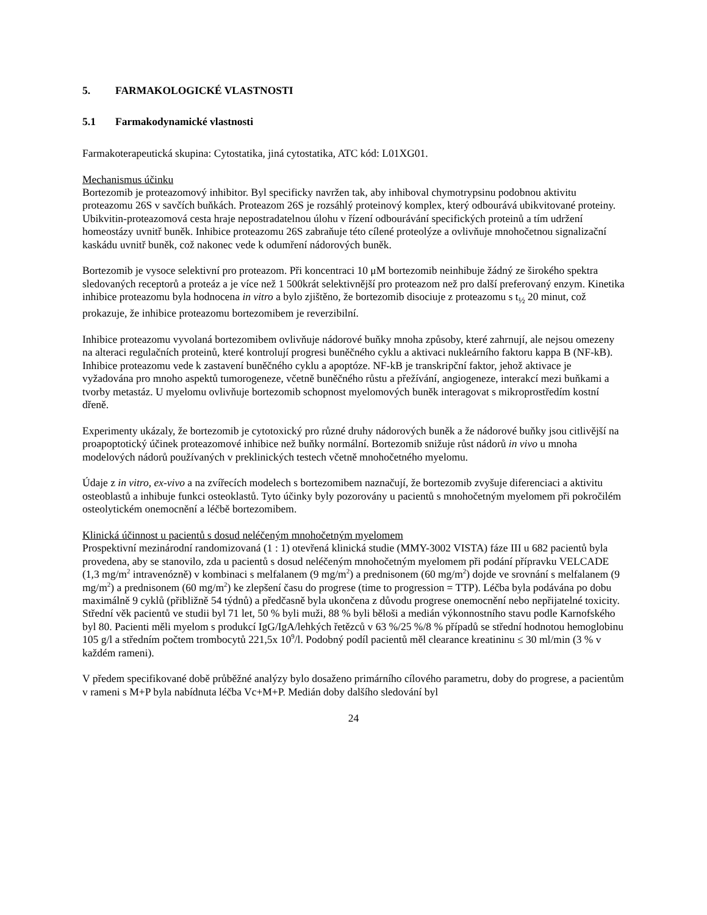5. FARMAKOLOGICKÉ VLASTNOSTI
5.1 Farmakodynamické vlastnosti
Farmakoterapeutická skupina: Cytostatika, jiná cytostatika, ATC kód: L01XG01.
Mechanismus účinku
Bortezomib je proteazomový inhibitor. Byl specificky navržen tak, aby inhiboval chymotrypsinu podobnou aktivitu proteazomu 26S v savčích buňkách. Proteazom 26S je rozsáhlý proteinový komplex, který odbourává ubikvitované proteiny. Ubikvitin-proteazomová cesta hraje nepostradatelnou úlohu v řízení odbourávání specifických proteinů a tím udržení homeostázy uvnitř buněk. Inhibice proteazomu 26S zabraňuje této cílené proteolýze a ovlivňuje mnohočetnou signalizační kaskádu uvnitř buněk, což nakonec vede k odumření nádorových buněk.
Bortezomib je vysoce selektivní pro proteazom. Při koncentraci 10 μM bortezomib neinhibuje žádný ze širokého spektra sledovaných receptorů a proteáz a je více než 1 500krát selektivnější pro proteazom než pro další preferovaný enzym. Kinetika inhibice proteazomu byla hodnocena in vitro a bylo zjištěno, že bortezomib disociuje z proteazomu s t<sub>½</sub> 20 minut, což prokazuje, že inhibice proteazomu bortezomibem je reverzibilní.
Inhibice proteazomu vyvolaná bortezomibem ovlivňuje nádorové buňky mnoha způsoby, které zahrnují, ale nejsou omezeny na alteraci regulačních proteinů, které kontrolují progresi buněčného cyklu a aktivaci nukleárního faktoru kappa B (NF-kB). Inhibice proteazomu vede k zastavení buněčného cyklu a apoptóze. NF-kB je transkripční faktor, jehož aktivace je vyžadována pro mnoho aspektů tumorogeneze, včetně buněčného růstu a přežívání, angiogeneze, interakcí mezi buňkami a tvorby metastáz. U myelomu ovlivňuje bortezomib schopnost myelomových buněk interagovat s mikroprostředím kostní dřeně.
Experimenty ukázaly, že bortezomib je cytotoxický pro různé druhy nádorových buněk a že nádorové buňky jsou citlivější na proapoptotický účinek proteazomové inhibice než buňky normální. Bortezomib snižuje růst nádorů in vivo u mnoha modelových nádorů používaných v preklinických testech včetně mnohočetného myelomu.
Údaje z in vitro, ex-vivo a na zvířecích modelech s bortezomibem naznačují, že bortezomib zvyšuje diferenciaci a aktivitu osteoblastů a inhibuje funkci osteoklastů. Tyto účinky byly pozorovány u pacientů s mnohočetným myelomem při pokročilém osteolytickém onemocnění a léčbě bortezomibem.
Klinická účinnost u pacientů s dosud neléčeným mnohočetným myelomem
Prospektivní mezinárodní randomizovaná (1 : 1) otevřená klinická studie (MMY-3002 VISTA) fáze III u 682 pacientů byla provedena, aby se stanovilo, zda u pacientů s dosud neléčeným mnohočetným myelomem při podání přípravku VELCADE (1,3 mg/m<sup>2</sup> intravenózně) v kombinaci s melfalanem (9 mg/m<sup>2</sup>) a prednisonem (60 mg/m<sup>2</sup>) dojde ve srovnání s melfalanem (9 mg/m<sup>2</sup>) a prednisonem (60 mg/m<sup>2</sup>) ke zlepšení času do progrese (time to progression = TTP). Léčba byla podávána po dobu maximálně 9 cyklů (přibližně 54 týdnů) a předčasně byla ukončena z důvodu progrese onemocnění nebo nepřijatelné toxicity. Střední věk pacientů ve studii byl 71 let, 50 % byli muži, 88 % byli běloši a medián výkonnostního stavu podle Karnofského byl 80. Pacienti měli myelom s produkcí IgG/IgA/lehkých řetězců v 63 %/25 %/8 % případů se střední hodnotou hemoglobinu 105 g/l a středním počtem trombocytů 221,5x 10<sup>9</sup>/l. Podobný podíl pacientů měl clearance kreatininu ≤ 30 ml/min (3 % v každém rameni).
V předem specifikované době průběžné analýzy bylo dosaženo primárního cílového parametru, doby do progrese, a pacientům v rameni s M+P byla nabídnuta léčba Vc+M+P. Medián doby dalšího sledování byl
24